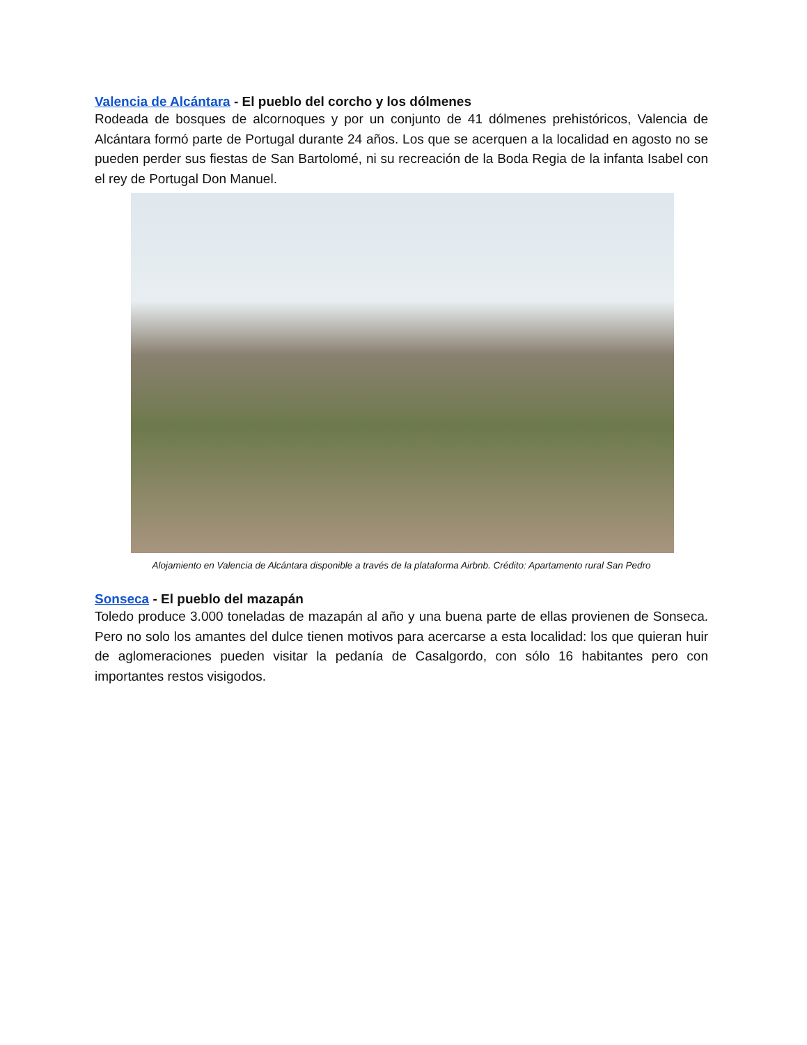Valencia de Alcántara - El pueblo del corcho y los dólmenes
Rodeada de bosques de alcornoques y por un conjunto de 41 dólmenes prehistóricos, Valencia de Alcántara formó parte de Portugal durante 24 años. Los que se acerquen a la localidad en agosto no se pueden perder sus fiestas de San Bartolomé, ni su recreación de la Boda Regia de la infanta Isabel con el rey de Portugal Don Manuel.
Alojamiento en Valencia de Alcántara disponible a través de la plataforma Airbnb. Crédito: Apartamento rural San Pedro
Sonseca - El pueblo del mazapán
Toledo produce 3.000 toneladas de mazapán al año y una buena parte de ellas provienen de Sonseca. Pero no solo los amantes del dulce tienen motivos para acercarse a esta localidad: los que quieran huir de aglomeraciones pueden visitar la pedanía de Casalgordo, con sólo 16 habitantes pero con importantes restos visigodos.